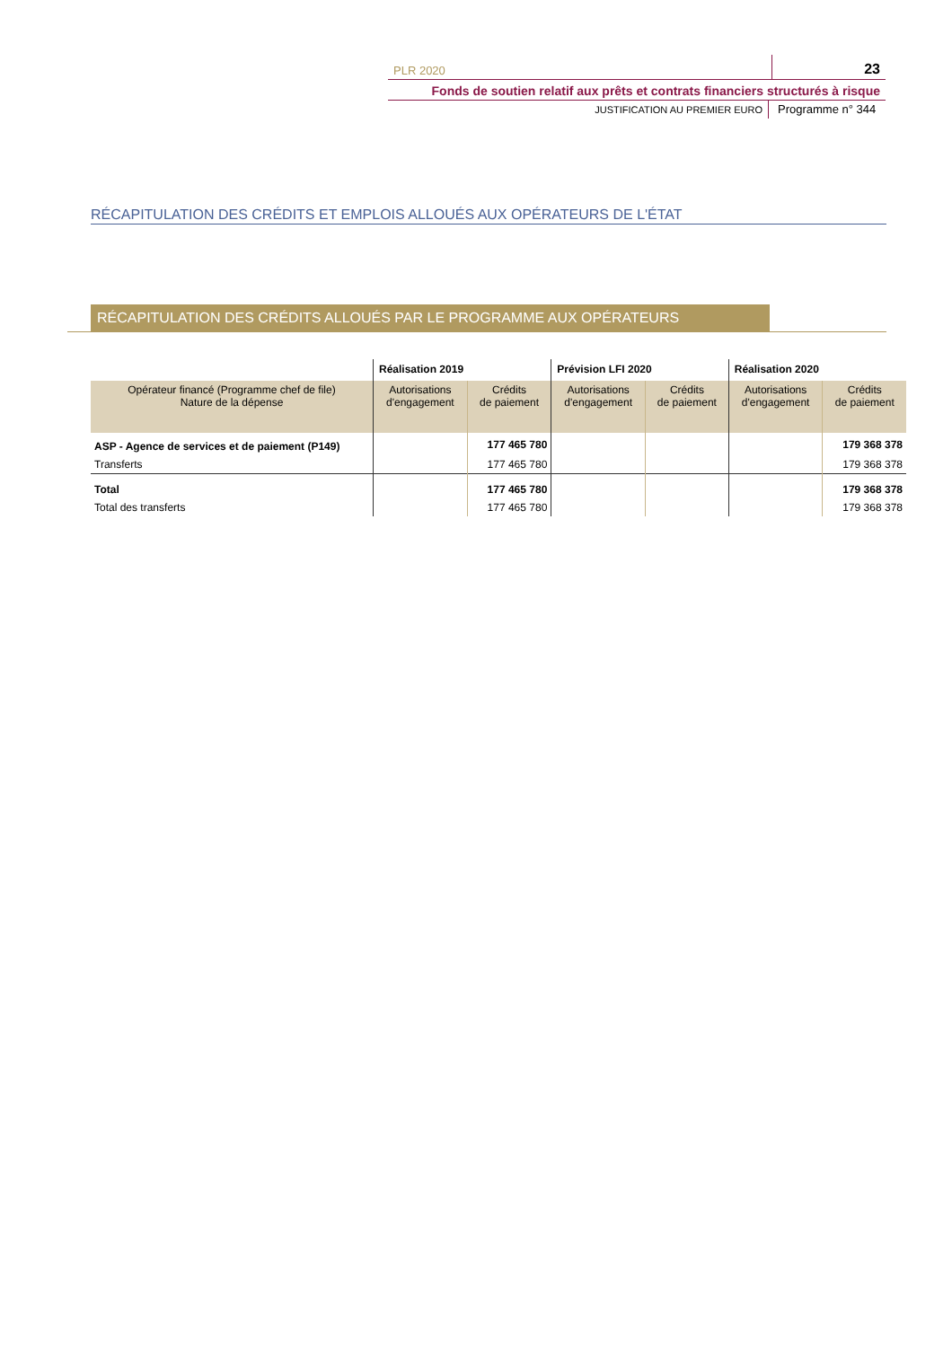PLR 2020 23
Fonds de soutien relatif aux prêts et contrats financiers structurés à risque
JUSTIFICATION AU PREMIER EURO Programme n° 344
RÉCAPITULATION DES CRÉDITS ET EMPLOIS ALLOUÉS AUX OPÉRATEURS DE L'ÉTAT
RÉCAPITULATION DES CRÉDITS ALLOUÉS PAR LE PROGRAMME AUX OPÉRATEURS
| | Réalisation 2019 | | Prévision LFI 2020 | | Réalisation 2020 | |
| --- | --- | --- | --- | --- | --- | --- |
| Opérateur financé (Programme chef de file) Nature de la dépense | Autorisations d'engagement | Crédits de paiement | Autorisations d'engagement | Crédits de paiement | Autorisations d'engagement | Crédits de paiement |
| ASP - Agence de services et de paiement (P149) | | 177 465 780 | | | | 179 368 378 |
| Transferts | | 177 465 780 | | | | 179 368 378 |
| Total | | 177 465 780 | | | | 179 368 378 |
| Total des transferts | | 177 465 780 | | | | 179 368 378 |